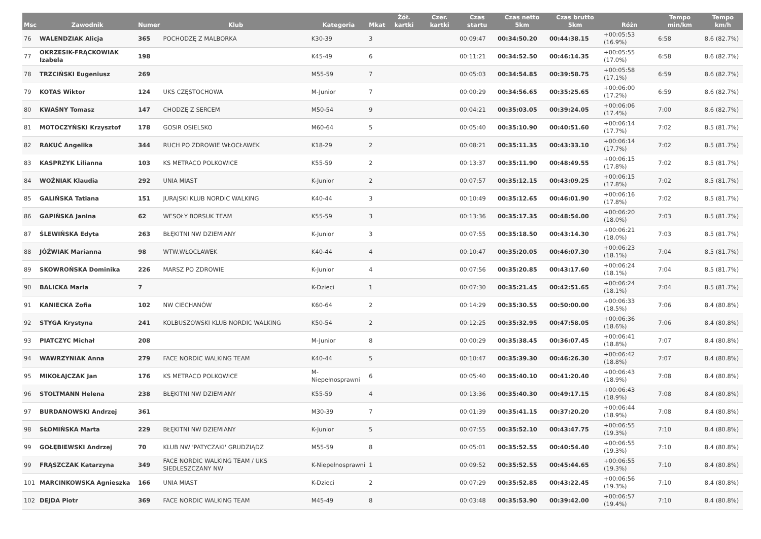| Msc | Zawodnik | Numer | Klub | Kategoria | Mkat | Żół. kartki | Czer. kartki | Czas startu | Czas netto 5km | Czas brutto 5km | Różn | Tempo min/km | Tempo km/h |
| --- | --- | --- | --- | --- | --- | --- | --- | --- | --- | --- | --- | --- | --- |
| 76 | WALENDZIAK Alicja | 365 | POCHODZĘ Z MALBORKA | K30-39 | 3 | | | 00:09:47 | 00:34:50.20 | 00:44:38.15 | +00:05:53 (16.9%) | 6:58 | 8.6 (82.7%) |
| 77 | OKRZESIK-FRĄCKOWIAK Izabela | 198 | | K45-49 | 6 | | | 00:11:21 | 00:34:52.50 | 00:46:14.35 | +00:05:55 (17.0%) | 6:58 | 8.6 (82.7%) |
| 78 | TRZCIŃSKI Eugeniusz | 269 | | M55-59 | 7 | | | 00:05:03 | 00:34:54.85 | 00:39:58.75 | +00:05:58 (17.1%) | 6:59 | 8.6 (82.7%) |
| 79 | KOTAS Wiktor | 124 | UKS CZĘSTOCHOWA | M-Junior | 7 | | | 00:00:29 | 00:34:56.65 | 00:35:25.65 | +00:06:00 (17.2%) | 6:59 | 8.6 (82.7%) |
| 80 | KWAŚNY Tomasz | 147 | CHODZĘ Z SERCEM | M50-54 | 9 | | | 00:04:21 | 00:35:03.05 | 00:39:24.05 | +00:06:06 (17.4%) | 7:00 | 8.6 (82.7%) |
| 81 | MOTOCZYŃSKI Krzysztof | 178 | GOSIR OSIELSKO | M60-64 | 5 | | | 00:05:40 | 00:35:10.90 | 00:40:51.60 | +00:06:14 (17.7%) | 7:02 | 8.5 (81.7%) |
| 82 | RAKUĆ Angelika | 344 | RUCH PO ZDROWIE WŁOCŁAWEK | K18-29 | 2 | | | 00:08:21 | 00:35:11.35 | 00:43:33.10 | +00:06:14 (17.7%) | 7:02 | 8.5 (81.7%) |
| 83 | KASPRZYK Lilianna | 103 | KS METRACO POLKOWICE | K55-59 | 2 | | | 00:13:37 | 00:35:11.90 | 00:48:49.55 | +00:06:15 (17.8%) | 7:02 | 8.5 (81.7%) |
| 84 | WOŹNIAK Klaudia | 292 | UNIA MIAST | K-Junior | 2 | | | 00:07:57 | 00:35:12.15 | 00:43:09.25 | +00:06:15 (17.8%) | 7:02 | 8.5 (81.7%) |
| 85 | GALIŃSKA Tatiana | 151 | JURAJSKI KLUB NORDIC WALKING | K40-44 | 3 | | | 00:10:49 | 00:35:12.65 | 00:46:01.90 | +00:06:16 (17.8%) | 7:02 | 8.5 (81.7%) |
| 86 | GAPIŃSKA Janina | 62 | WESOŁY BORSUK TEAM | K55-59 | 3 | | | 00:13:36 | 00:35:17.35 | 00:48:54.00 | +00:06:20 (18.0%) | 7:03 | 8.5 (81.7%) |
| 87 | ŚLEWIŃSKA Edyta | 263 | BŁĘKITNI NW DZIEMIANY | K-Junior | 3 | | | 00:07:55 | 00:35:18.50 | 00:43:14.30 | +00:06:21 (18.0%) | 7:03 | 8.5 (81.7%) |
| 88 | JÓŹWIAK Marianna | 98 | WTW.WŁOCŁAWEK | K40-44 | 4 | | | 00:10:47 | 00:35:20.05 | 00:46:07.30 | +00:06:23 (18.1%) | 7:04 | 8.5 (81.7%) |
| 89 | SKOWROŃSKA Dominika | 226 | MARSZ PO ZDROWIE | K-Junior | 4 | | | 00:07:56 | 00:35:20.85 | 00:43:17.60 | +00:06:24 (18.1%) | 7:04 | 8.5 (81.7%) |
| 90 | BALICKA Maria | 7 | | K-Dzieci | 1 | | | 00:07:30 | 00:35:21.45 | 00:42:51.65 | +00:06:24 (18.1%) | 7:04 | 8.5 (81.7%) |
| 91 | KANIECKA Zofia | 102 | NW CIECHANÓW | K60-64 | 2 | | | 00:14:29 | 00:35:30.55 | 00:50:00.00 | +00:06:33 (18.5%) | 7:06 | 8.4 (80.8%) |
| 92 | STYGA Krystyna | 241 | KOLBUSZOWSKI KLUB NORDIC WALKING | K50-54 | 2 | | | 00:12:25 | 00:35:32.95 | 00:47:58.05 | +00:06:36 (18.6%) | 7:06 | 8.4 (80.8%) |
| 93 | PIATCZYC Michał | 208 | | M-Junior | 8 | | | 00:00:29 | 00:35:38.45 | 00:36:07.45 | +00:06:41 (18.8%) | 7:07 | 8.4 (80.8%) |
| 94 | WAWRZYNIAK Anna | 279 | FACE NORDIC WALKING TEAM | K40-44 | 5 | | | 00:10:47 | 00:35:39.30 | 00:46:26.30 | +00:06:42 (18.8%) | 7:07 | 8.4 (80.8%) |
| 95 | MIKOŁAJCZAK Jan | 176 | KS METRACO POLKOWICE | M-Niepełnosprawni | 6 | | | 00:05:40 | 00:35:40.10 | 00:41:20.40 | +00:06:43 (18.9%) | 7:08 | 8.4 (80.8%) |
| 96 | STOLTMANN Helena | 238 | BŁĘKITNI NW DZIEMIANY | K55-59 | 4 | | | 00:13:36 | 00:35:40.30 | 00:49:17.15 | +00:06:43 (18.9%) | 7:08 | 8.4 (80.8%) |
| 97 | BURDANOWSKI Andrzej | 361 | | M30-39 | 7 | | | 00:01:39 | 00:35:41.15 | 00:37:20.20 | +00:06:44 (18.9%) | 7:08 | 8.4 (80.8%) |
| 98 | SŁOMIŃSKA Marta | 229 | BŁĘKITNI NW DZIEMIANY | K-Junior | 5 | | | 00:07:55 | 00:35:52.10 | 00:43:47.75 | +00:06:55 (19.3%) | 7:10 | 8.4 (80.8%) |
| 99 | GOŁĘBIEWSKI Andrzej | 70 | KLUB NW 'PATYCZAKI' GRUDZIĄDZ | M55-59 | 8 | | | 00:05:01 | 00:35:52.55 | 00:40:54.40 | +00:06:55 (19.3%) | 7:10 | 8.4 (80.8%) |
| 99 | FRĄSZCZAK Katarzyna | 349 | FACE NORDIC WALKING TEAM / UKS SIEDLESZCZANY NW | K-Niepełnosprawni | 1 | | | 00:09:52 | 00:35:52.55 | 00:45:44.65 | +00:06:55 (19.3%) | 7:10 | 8.4 (80.8%) |
| 101 | MARCINKOWSKA Agnieszka | 166 | UNIA MIAST | K-Dzieci | 2 | | | 00:07:29 | 00:35:52.85 | 00:43:22.45 | +00:06:56 (19.3%) | 7:10 | 8.4 (80.8%) |
| 102 | DEJDA Piotr | 369 | FACE NORDIC WALKING TEAM | M45-49 | 8 | | | 00:03:48 | 00:35:53.90 | 00:39:42.00 | +00:06:57 (19.4%) | 7:10 | 8.4 (80.8%) |